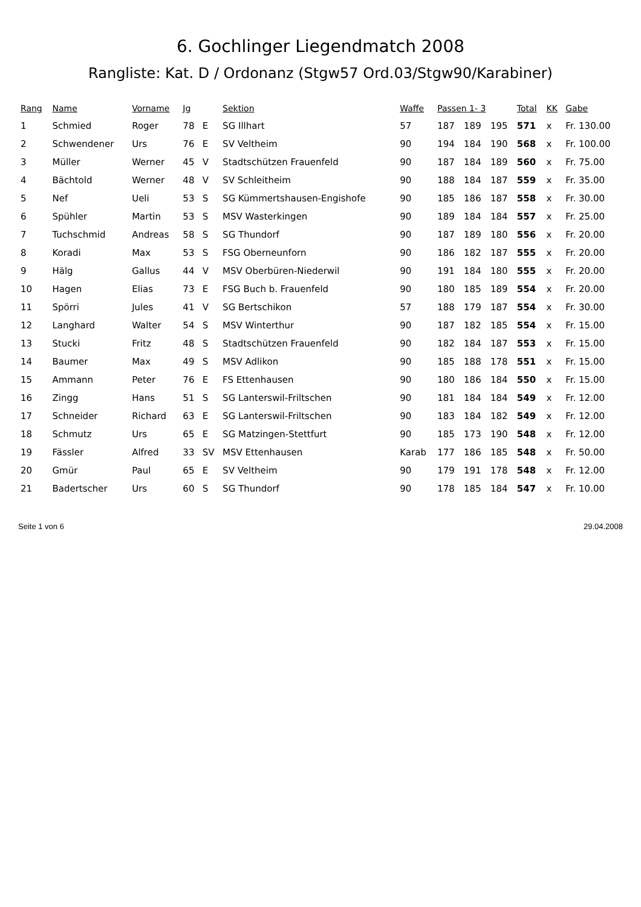6. Gochlinger Liegendmatch 2008
Rangliste: Kat. D / Ordonanz (Stgw57 Ord.03/Stgw90/Karabiner)
| Rang | Name | Vorname | Jg | | Sektion | Waffe | Passen 1- 3 | | | Total | KK | Gabe |
| --- | --- | --- | --- | --- | --- | --- | --- | --- | --- | --- | --- | --- |
| 1 | Schmied | Roger | 78 | E | SG Illhart | 57 | 187 | 189 | 195 | 571 | x | Fr. 130.00 |
| 2 | Schwendener | Urs | 76 | E | SV Veltheim | 90 | 194 | 184 | 190 | 568 | x | Fr. 100.00 |
| 3 | Müller | Werner | 45 | V | Stadtschützen Frauenfeld | 90 | 187 | 184 | 189 | 560 | x | Fr. 75.00 |
| 4 | Bächtold | Werner | 48 | V | SV Schleitheim | 90 | 188 | 184 | 187 | 559 | x | Fr. 35.00 |
| 5 | Nef | Ueli | 53 | S | SG Kümmertshausen-Engishofe | 90 | 185 | 186 | 187 | 558 | x | Fr. 30.00 |
| 6 | Spühler | Martin | 53 | S | MSV Wasterkingen | 90 | 189 | 184 | 184 | 557 | x | Fr. 25.00 |
| 7 | Tuchschmid | Andreas | 58 | S | SG Thundorf | 90 | 187 | 189 | 180 | 556 | x | Fr. 20.00 |
| 8 | Koradi | Max | 53 | S | FSG Oberneunforn | 90 | 186 | 182 | 187 | 555 | x | Fr. 20.00 |
| 9 | Hälg | Gallus | 44 | V | MSV Oberbüren-Niederwil | 90 | 191 | 184 | 180 | 555 | x | Fr. 20.00 |
| 10 | Hagen | Elias | 73 | E | FSG Buch b. Frauenfeld | 90 | 180 | 185 | 189 | 554 | x | Fr. 20.00 |
| 11 | Spörri | Jules | 41 | V | SG Bertschikon | 57 | 188 | 179 | 187 | 554 | x | Fr. 30.00 |
| 12 | Langhard | Walter | 54 | S | MSV Winterthur | 90 | 187 | 182 | 185 | 554 | x | Fr. 15.00 |
| 13 | Stucki | Fritz | 48 | S | Stadtschützen Frauenfeld | 90 | 182 | 184 | 187 | 553 | x | Fr. 15.00 |
| 14 | Baumer | Max | 49 | S | MSV Adlikon | 90 | 185 | 188 | 178 | 551 | x | Fr. 15.00 |
| 15 | Ammann | Peter | 76 | E | FS Ettenhausen | 90 | 180 | 186 | 184 | 550 | x | Fr. 15.00 |
| 16 | Zingg | Hans | 51 | S | SG Lanterswil-Friltschen | 90 | 181 | 184 | 184 | 549 | x | Fr. 12.00 |
| 17 | Schneider | Richard | 63 | E | SG Lanterswil-Friltschen | 90 | 183 | 184 | 182 | 549 | x | Fr. 12.00 |
| 18 | Schmutz | Urs | 65 | E | SG Matzingen-Stettfurt | 90 | 185 | 173 | 190 | 548 | x | Fr. 12.00 |
| 19 | Fässler | Alfred | 33 | SV | MSV Ettenhausen | Karab | 177 | 186 | 185 | 548 | x | Fr. 50.00 |
| 20 | Gmür | Paul | 65 | E | SV Veltheim | 90 | 179 | 191 | 178 | 548 | x | Fr. 12.00 |
| 21 | Badertscher | Urs | 60 | S | SG Thundorf | 90 | 178 | 185 | 184 | 547 | x | Fr. 10.00 |
Seite 1 von 6 29.04.2008